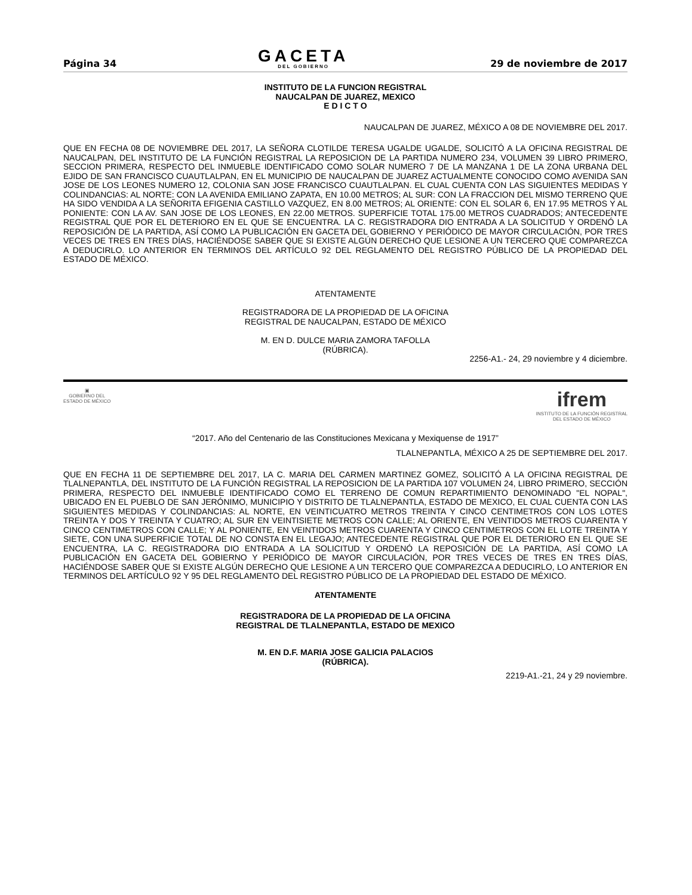Página 34
GACETA
DEL GOBIERNO
29 de noviembre de 2017
INSTITUTO DE LA FUNCION REGISTRAL
NAUCALPAN DE JUAREZ, MEXICO
E D I C T O
NAUCALPAN DE JUAREZ, MÉXICO A 08 DE NOVIEMBRE DEL 2017.
QUE EN FECHA 08 DE NOVIEMBRE DEL 2017, LA SEÑORA CLOTILDE TERESA UGALDE UGALDE, SOLICITÓ A LA OFICINA REGISTRAL DE NAUCALPAN, DEL INSTITUTO DE LA FUNCIÓN REGISTRAL LA REPOSICION DE LA PARTIDA NUMERO 234, VOLUMEN 39 LIBRO PRIMERO, SECCION PRIMERA, RESPECTO DEL INMUEBLE IDENTIFICADO COMO SOLAR NUMERO 7 DE LA MANZANA 1 DE LA ZONA URBANA DEL EJIDO DE SAN FRANCISCO CUAUTLALPAN, EN EL MUNICIPIO DE NAUCALPAN DE JUAREZ ACTUALMENTE CONOCIDO COMO AVENIDA SAN JOSE DE LOS LEONES NUMERO 12, COLONIA SAN JOSE FRANCISCO CUAUTLALPAN. EL CUAL CUENTA CON LAS SIGUIENTES MEDIDAS Y COLINDANCIAS: AL NORTE: CON LA AVENIDA EMILIANO ZAPATA, EN 10.00 METROS; AL SUR: CON LA FRACCION DEL MISMO TERRENO QUE HA SIDO VENDIDA A LA SEÑORITA EFIGENIA CASTILLO VAZQUEZ, EN 8.00 METROS; AL ORIENTE: CON EL SOLAR 6, EN 17.95 METROS Y AL PONIENTE: CON LA AV. SAN JOSE DE LOS LEONES, EN 22.00 METROS. SUPERFICIE TOTAL 175.00 METROS CUADRADOS; ANTECEDENTE REGISTRAL QUE POR EL DETERIORO EN EL QUE SE ENCUENTRA. LA C. REGISTRADORA DIO ENTRADA A LA SOLICITUD Y ORDENÓ LA REPOSICIÓN DE LA PARTIDA, ASÍ COMO LA PUBLICACIÓN EN GACETA DEL GOBIERNO Y PERIÓDICO DE MAYOR CIRCULACIÓN, POR TRES VECES DE TRES EN TRES DÍAS, HACIÉNDOSE SABER QUE SI EXISTE ALGÚN DERECHO QUE LESIONE A UN TERCERO QUE COMPAREZCA A DEDUCIRLO. LO ANTERIOR EN TERMINOS DEL ARTÍCULO 92 DEL REGLAMENTO DEL REGISTRO PÚBLICO DE LA PROPIEDAD DEL ESTADO DE MÉXICO.
ATENTAMENTE
REGISTRADORA DE LA PROPIEDAD DE LA OFICINA
REGISTRAL DE NAUCALPAN, ESTADO DE MÉXICO
M. EN D. DULCE MARIA ZAMORA TAFOLLA
(RÚBRICA).
2256-A1.- 24, 29 noviembre y 4 diciembre.
▣
GOBIERNO DEL
ESTADO DE MÉXICO
ifrem
INSTITUTO DE LA FUNCIÓN REGISTRAL
DEL ESTADO DE MÉXICO
“2017. Año del Centenario de las Constituciones Mexicana y Mexiquense de 1917”
TLALNEPANTLA, MÉXICO A 25 DE SEPTIEMBRE DEL 2017.
QUE EN FECHA 11 DE SEPTIEMBRE DEL 2017, LA C. MARIA DEL CARMEN MARTINEZ GOMEZ, SOLICITÓ A LA OFICINA REGISTRAL DE TLALNEPANTLA, DEL INSTITUTO DE LA FUNCIÓN REGISTRAL LA REPOSICION DE LA PARTIDA 107 VOLUMEN 24, LIBRO PRIMERO, SECCIÓN PRIMERA, RESPECTO DEL INMUEBLE IDENTIFICADO COMO EL TERRENO DE COMUN REPARTIMIENTO DENOMINADO "EL NOPAL", UBICADO EN EL PUEBLO DE SAN JERÓNIMO, MUNICIPIO Y DISTRITO DE TLALNEPANTLA, ESTADO DE MEXICO, EL CUAL CUENTA CON LAS SIGUIENTES MEDIDAS Y COLINDANCIAS: AL NORTE, EN VEINTICUATRO METROS TREINTA Y CINCO CENTIMETROS CON LOS LOTES TREINTA Y DOS Y TREINTA Y CUATRO; AL SUR EN VEINTISIETE METROS CON CALLE; AL ORIENTE, EN VEINTIDOS METROS CUARENTA Y CINCO CENTIMETROS CON CALLE; Y AL PONIENTE, EN VEINTIDOS METROS CUARENTA Y CINCO CENTIMETROS CON EL LOTE TREINTA Y SIETE, CON UNA SUPERFICIE TOTAL DE NO CONSTA EN EL LEGAJO; ANTECEDENTE REGISTRAL QUE POR EL DETERIORO EN EL QUE SE ENCUENTRA, LA C. REGISTRADORA DIO ENTRADA A LA SOLICITUD Y ORDENÓ LA REPOSICIÓN DE LA PARTIDA, ASÍ COMO LA PUBLICACIÓN EN GACETA DEL GOBIERNO Y PERIÓDICO DE MAYOR CIRCULACIÓN, POR TRES VECES DE TRES EN TRES DÍAS, HACIÉNDOSE SABER QUE SI EXISTE ALGÚN DERECHO QUE LESIONE A UN TERCERO QUE COMPAREZCA A DEDUCIRLO, LO ANTERIOR EN TERMINOS DEL ARTÍCULO 92 Y 95 DEL REGLAMENTO DEL REGISTRO PÚBLICO DE LA PROPIEDAD DEL ESTADO DE MÉXICO.
ATENTAMENTE
REGISTRADORA DE LA PROPIEDAD DE LA OFICINA
REGISTRAL DE TLALNEPANTLA, ESTADO DE MEXICO
M. EN D.F. MARIA JOSE GALICIA PALACIOS
(RÚBRICA).
2219-A1.-21, 24 y 29 noviembre.